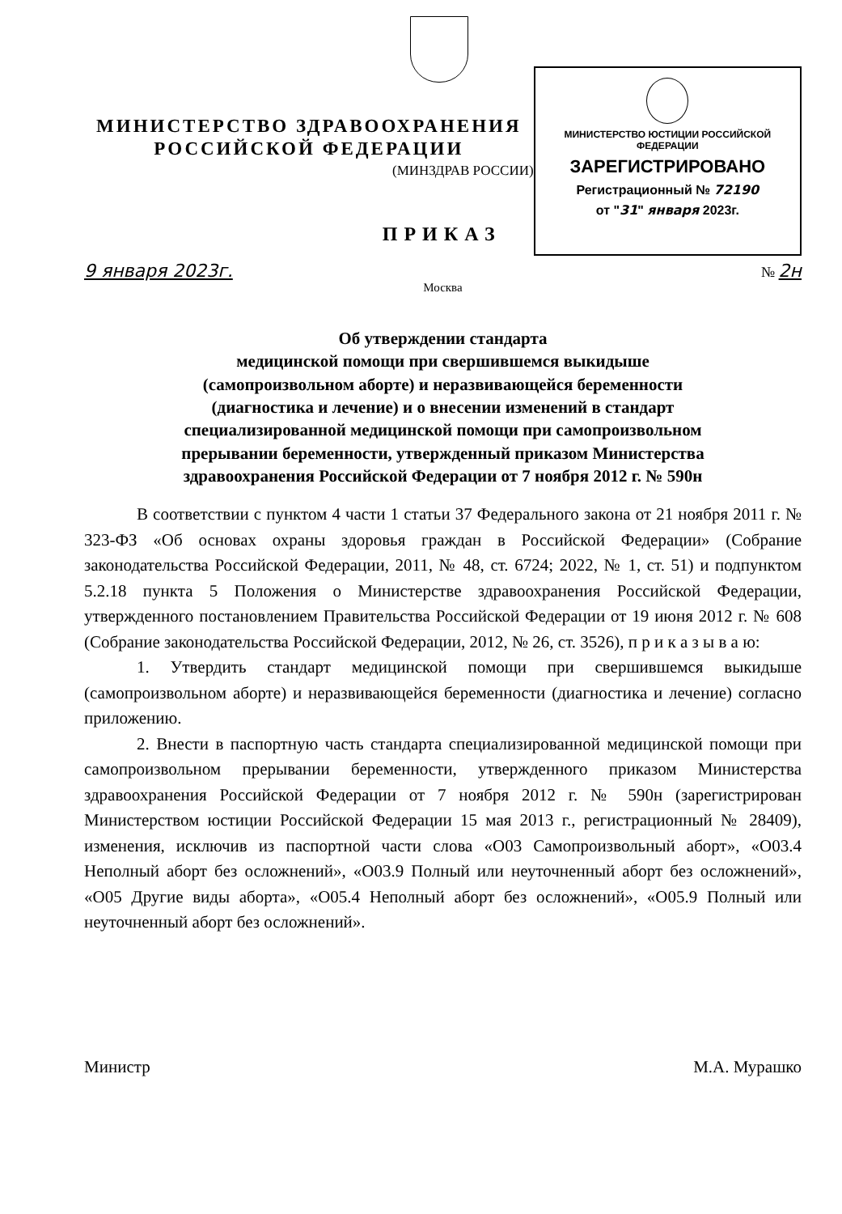МИНИСТЕРСТВО ЗДРАВООХРАНЕНИЯ
РОССИЙСКОЙ ФЕДЕРАЦИИ
(МИНЗДРАВ РОССИИ)
ПРИКАЗ
МИНИСТЕРСТВО ЮСТИЦИИ РОССИЙСКОЙ ФЕДЕРАЦИИ
ЗАРЕГИСТРИРОВАНО
Регистрационный № 72190
от "31" января 2023г.
9 января 2023г. № 2н
Москва
Об утверждении стандарта
медицинской помощи при свершившемся выкидыше
(самопроизвольном аборте) и неразвивающейся беременности
(диагностика и лечение) и о внесении изменений в стандарт
специализированной медицинской помощи при самопроизвольном
прерывании беременности, утвержденный приказом Министерства
здравоохранения Российской Федерации от 7 ноября 2012 г. № 590н
В соответствии с пунктом 4 части 1 статьи 37 Федерального закона от 21 ноября 2011 г. № 323-ФЗ «Об основах охраны здоровья граждан в Российской Федерации» (Собрание законодательства Российской Федерации, 2011, № 48, ст. 6724; 2022, № 1, ст. 51) и подпунктом 5.2.18 пункта 5 Положения о Министерстве здравоохранения Российской Федерации, утвержденного постановлением Правительства Российской Федерации от 19 июня 2012 г. № 608 (Собрание законодательства Российской Федерации, 2012, № 26, ст. 3526), п р и к а з ы в а ю:
1. Утвердить стандарт медицинской помощи при свершившемся выкидыше (самопроизвольном аборте) и неразвивающейся беременности (диагностика и лечение) согласно приложению.
2. Внести в паспортную часть стандарта специализированной медицинской помощи при самопроизвольном прерывании беременности, утвержденного приказом Министерства здравоохранения Российской Федерации от 7 ноября 2012 г. № 590н (зарегистрирован Министерством юстиции Российской Федерации 15 мая 2013 г., регистрационный № 28409), изменения, исключив из паспортной части слова «O03 Самопроизвольный аборт», «O03.4 Неполный аборт без осложнений», «O03.9 Полный или неуточненный аборт без осложнений», «O05 Другие виды аборта», «O05.4 Неполный аборт без осложнений», «O05.9 Полный или неуточненный аборт без осложнений».
Министр М.А. Мурашко